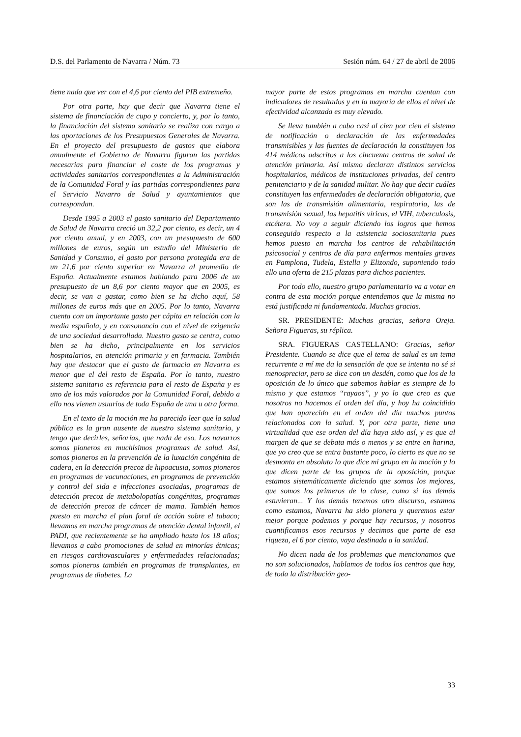D.S. del Parlamento de Navarra / Núm. 73 Sesión núm. 64 / 27 de abril de 2006
tiene nada que ver con el 4,6 por ciento del PIB extremeño.
Por otra parte, hay que decir que Navarra tiene el sistema de financiación de cupo y concierto, y, por lo tanto, la financiación del sistema sanitario se realiza con cargo a las aportaciones de los Presupuestos Generales de Navarra. En el proyecto del presupuesto de gastos que elabora anualmente el Gobierno de Navarra figuran las partidas necesarias para financiar el coste de los programas y actividades sanitarios correspondientes a la Administración de la Comunidad Foral y las partidas correspondientes para el Servicio Navarro de Salud y ayuntamientos que correspondan.
Desde 1995 a 2003 el gasto sanitario del Departamento de Salud de Navarra creció un 32,2 por ciento, es decir, un 4 por ciento anual, y en 2003, con un presupuesto de 600 millones de euros, según un estudio del Ministerio de Sanidad y Consumo, el gasto por persona protegida era de un 21,6 por ciento superior en Navarra al promedio de España. Actualmente estamos hablando para 2006 de un presupuesto de un 8,6 por ciento mayor que en 2005, es decir, se van a gastar, como bien se ha dicho aquí, 58 millones de euros más que en 2005. Por lo tanto, Navarra cuenta con un importante gasto per cápita en relación con la media española, y en consonancia con el nivel de exigencia de una sociedad desarrollada. Nuestro gasto se centra, como bien se ha dicho, principalmente en los servicios hospitalarios, en atención primaria y en farmacia. También hay que destacar que el gasto de farmacia en Navarra es menor que el del resto de España. Por lo tanto, nuestro sistema sanitario es referencia para el resto de España y es uno de los más valorados por la Comunidad Foral, debido a ello nos vienen usuarios de toda España de una u otra forma.
En el texto de la moción me ha parecido leer que la salud pública es la gran ausente de nuestro sistema sanitario, y tengo que decirles, señorías, que nada de eso. Los navarros somos pioneros en muchísimos programas de salud. Así, somos pioneros en la prevención de la luxación congénita de cadera, en la detección precoz de hipoacusia, somos pioneros en programas de vacunaciones, en programas de prevención y control del sida e infecciones asociadas, programas de detección precoz de metabolopatías congénitas, programas de detección precoz de cáncer de mama. También hemos puesto en marcha el plan foral de acción sobre el tabaco; llevamos en marcha programas de atención dental infantil, el PADI, que recientemente se ha ampliado hasta los 18 años; llevamos a cabo promociones de salud en minorías étnicas; en riesgos cardiovasculares y enfermedades relacionadas; somos pioneros también en programas de transplantes, en programas de diabetes. La
mayor parte de estos programas en marcha cuentan con indicadores de resultados y en la mayoría de ellos el nivel de efectividad alcanzada es muy elevado.
Se lleva también a cabo casi al cien por cien el sistema de notificación o declaración de las enfermedades transmisibles y las fuentes de declaración la constituyen los 414 médicos adscritos a los cincuenta centros de salud de atención primaria. Así mismo declaran distintos servicios hospitalarios, médicos de instituciones privadas, del centro penitenciario y de la sanidad militar. No hay que decir cuáles constituyen las enfermedades de declaración obligatoria, que son las de transmisión alimentaria, respiratoria, las de transmisión sexual, las hepatitis víricas, el VIH, tuberculosis, etcétera. No voy a seguir diciendo los logros que hemos conseguido respecto a la asistencia sociosanitaria pues hemos puesto en marcha los centros de rehabilitación psicosocial y centros de día para enfermos mentales graves en Pamplona, Tudela, Estella y Elizondo, suponiendo todo ello una oferta de 215 plazas para dichos pacientes.
Por todo ello, nuestro grupo parlamentario va a votar en contra de esta moción porque entendemos que la misma no está justificada ni fundamentada. Muchas gracias.
SR. PRESIDENTE: Muchas gracias, señora Oreja. Señora Figueras, su réplica.
SRA. FIGUERAS CASTELLANO: Gracias, señor Presidente. Cuando se dice que el tema de salud es un tema recurrente a mí me da la sensación de que se intenta no sé si menospreciar, pero se dice con un desdén, como que los de la oposición de lo único que sabemos hablar es siempre de lo mismo y que estamos “rayaos”, y yo lo que creo es que nosotros no hacemos el orden del día, y hoy ha coincidido que han aparecido en el orden del día muchos puntos relacionados con la salud. Y, por otra parte, tiene una virtualidad que ese orden del día haya sido así, y es que al margen de que se debata más o menos y se entre en harina, que yo creo que se entra bastante poco, lo cierto es que no se desmonta en absoluto lo que dice mi grupo en la moción y lo que dicen parte de los grupos de la oposición, porque estamos sistemáticamente diciendo que somos los mejores, que somos los primeros de la clase, como si los demás estuvieran... Y los demás tenemos otro discurso, estamos como estamos, Navarra ha sido pionera y queremos estar mejor porque podemos y porque hay recursos, y nosotros cuantificamos esos recursos y decimos que parte de esa riqueza, el 6 por ciento, vaya destinada a la sanidad.
No dicen nada de los problemas que mencionamos que no son solucionados, hablamos de todos los centros que hay, de toda la distribución geo-
33